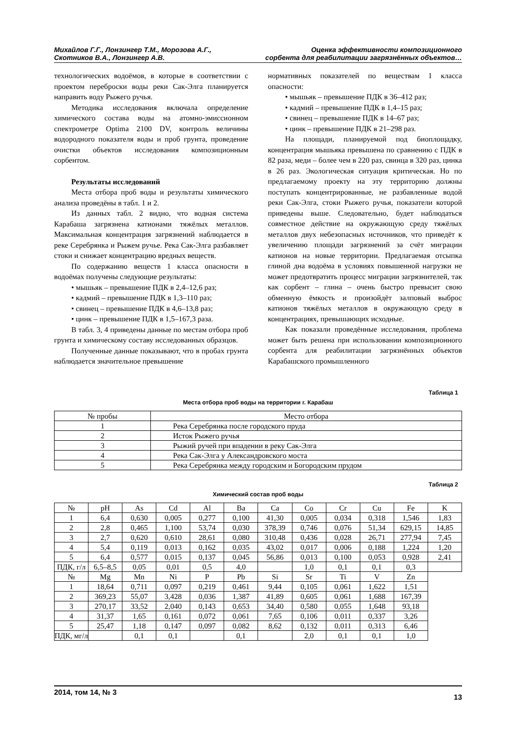Михайлов Г.Г., Лонзингер Т.М., Морозова А.Г.,
Скотников В.А., Лонзингер А.В.
Оценка эффективности композиционного
сорбента для реабилитации загрязнённых объектов…
технологических водоёмов, в которые в соответствии с проектом переброски воды реки Сак-Элга планируется направить воду Рыжего ручья.
Методика исследования включала определение химического состава воды на атомно-эмиссионном спектрометре Optima 2100 DV, контроль величины водородного показателя воды и проб грунта, проведение очистки объектов исследования композиционным сорбентом.
Результаты исследований
Места отбора проб воды и результаты химического анализа проведёны в табл. 1 и 2.
Из данных табл. 2 видно, что водная система Карабаша загрязнена катионами тяжёлых металлов. Максимальная концентрация загрязнений наблюдается в реке Серебрянка и Рыжем ручье. Река Сак-Элга разбавляет стоки и снижает концентрацию вредных веществ.
По содержанию веществ 1 класса опасности в водоёмах получены следующие результаты:
• мышьяк – превышение ПДК в 2,4–12,6 раз;
• кадмий – превышение ПДК в 1,3–110 раз;
• свинец – превышение ПДК в 4,6–13,8 раз;
• цинк – превышение ПДК в 1,5–167,3 раза.
В табл. 3, 4 приведены данные по местам отбора проб грунта и химическому составу исследованных образцов.
Полученные данные показывают, что в пробах грунта наблюдается значительное превышение
нормативных показателей по веществам 1 класса опасности:
• мышьяк – превышение ПДК в 36–412 раз;
• кадмий – превышение ПДК в 1,4–15 раз;
• свинец – превышение ПДК в 14–67 раз;
• цинк – превышение ПДК в 21–298 раз.
На площади, планируемой под биоплощадку, концентрация мышьяка превышена по сравнению с ПДК в 82 раза, меди – более чем в 220 раз, свинца в 320 раз, цинка в 26 раз. Экологическая ситуация критическая. Но по предлагаемому проекту на эту территорию должны поступать концентрированные, не разбавленные водой реки Сак-Элга, стоки Рыжего ручья, показатели которой приведены выше. Следовательно, будет наблюдаться совместное действие на окружающую среду тяжёлых металлов двух небезопасных источников, что приведёт к увеличению площади загрязнений за счёт миграции катионов на новые территории. Предлагаемая отсыпка глиной дна водоёма в условиях повышенной нагрузки не может предотвратить процесс миграции загрязнителей, так как сорбент – глина – очень быстро превысит свою обменную ёмкость и произойдёт залповый выброс катионов тяжёлых металлов в окружающую среду в концентрациях, превышающих исходные.
Как показали проведённые исследования, проблема может быть решена при использовании композиционного сорбента для реабилитации загрязнённых объектов Карабашского промышленного
Таблица 1
Места отбора проб воды на территории г. Карабаш
| № пробы | Место отбора |
| --- | --- |
| 1 | Река Серебрянка после городского пруда |
| 2 | Исток Рыжего ручья |
| 3 | Рыжий ручей при впадении в реку Сак-Элга |
| 4 | Река Сак-Элга у Александровского моста |
| 5 | Река Серебрянка между городским и Богородским прудом |
Таблица 2
Химический состав проб воды
| № | pH | As | Cd | Al | Ba | Ca | Co | Cr | Cu | Fe | K |
| --- | --- | --- | --- | --- | --- | --- | --- | --- | --- | --- | --- |
| 1 | 6,4 | 0,630 | 0,005 | 0,277 | 0,100 | 41,30 | 0,005 | 0,034 | 0,318 | 1,546 | 1,83 |
| 2 | 2,8 | 0,465 | 1,100 | 53,74 | 0,030 | 378,39 | 0,746 | 0,076 | 51,34 | 629,15 | 14,85 |
| 3 | 2,7 | 0,620 | 0,610 | 28,61 | 0,080 | 310,48 | 0,436 | 0,028 | 26,71 | 277,94 | 7,45 |
| 4 | 5,4 | 0,119 | 0,013 | 0,162 | 0,035 | 43,02 | 0,017 | 0,006 | 0,188 | 1,224 | 1,20 |
| 5 | 6,4 | 0,577 | 0,015 | 0,137 | 0,045 | 56,86 | 0,013 | 0,100 | 0,053 | 0,928 | 2,41 |
| ПДК, г/л | 6,5–8,5 | 0,05 | 0,01 | 0,5 | 4,0 | | 1,0 | 0,1 | 0,1 | 0,3 | |
| № | Mg | Mn | Ni | P | Pb | Si | Sr | Ti | V | Zn | |
| 1 | 18,64 | 0,711 | 0,097 | 0,219 | 0,461 | 9,44 | 0,105 | 0,061 | 1,622 | 1,51 | |
| 2 | 369,23 | 55,07 | 3,428 | 0,036 | 1,387 | 41,89 | 0,605 | 0,061 | 1,688 | 167,39 | |
| 3 | 270,17 | 33,52 | 2,040 | 0,143 | 0,653 | 34,40 | 0,580 | 0,055 | 1,648 | 93,18 | |
| 4 | 31,37 | 1,65 | 0,161 | 0,072 | 0,061 | 7,65 | 0,106 | 0,011 | 0,337 | 3,26 | |
| 5 | 25,47 | 1,18 | 0,147 | 0,097 | 0,082 | 8,62 | 0,132 | 0,011 | 0,313 | 6,46 | |
| ПДК, мг/л | | 0,1 | 0,1 | | 0,1 | | 2,0 | 0,1 | 0,1 | 1,0 | |
2014, том 14, № 3
13